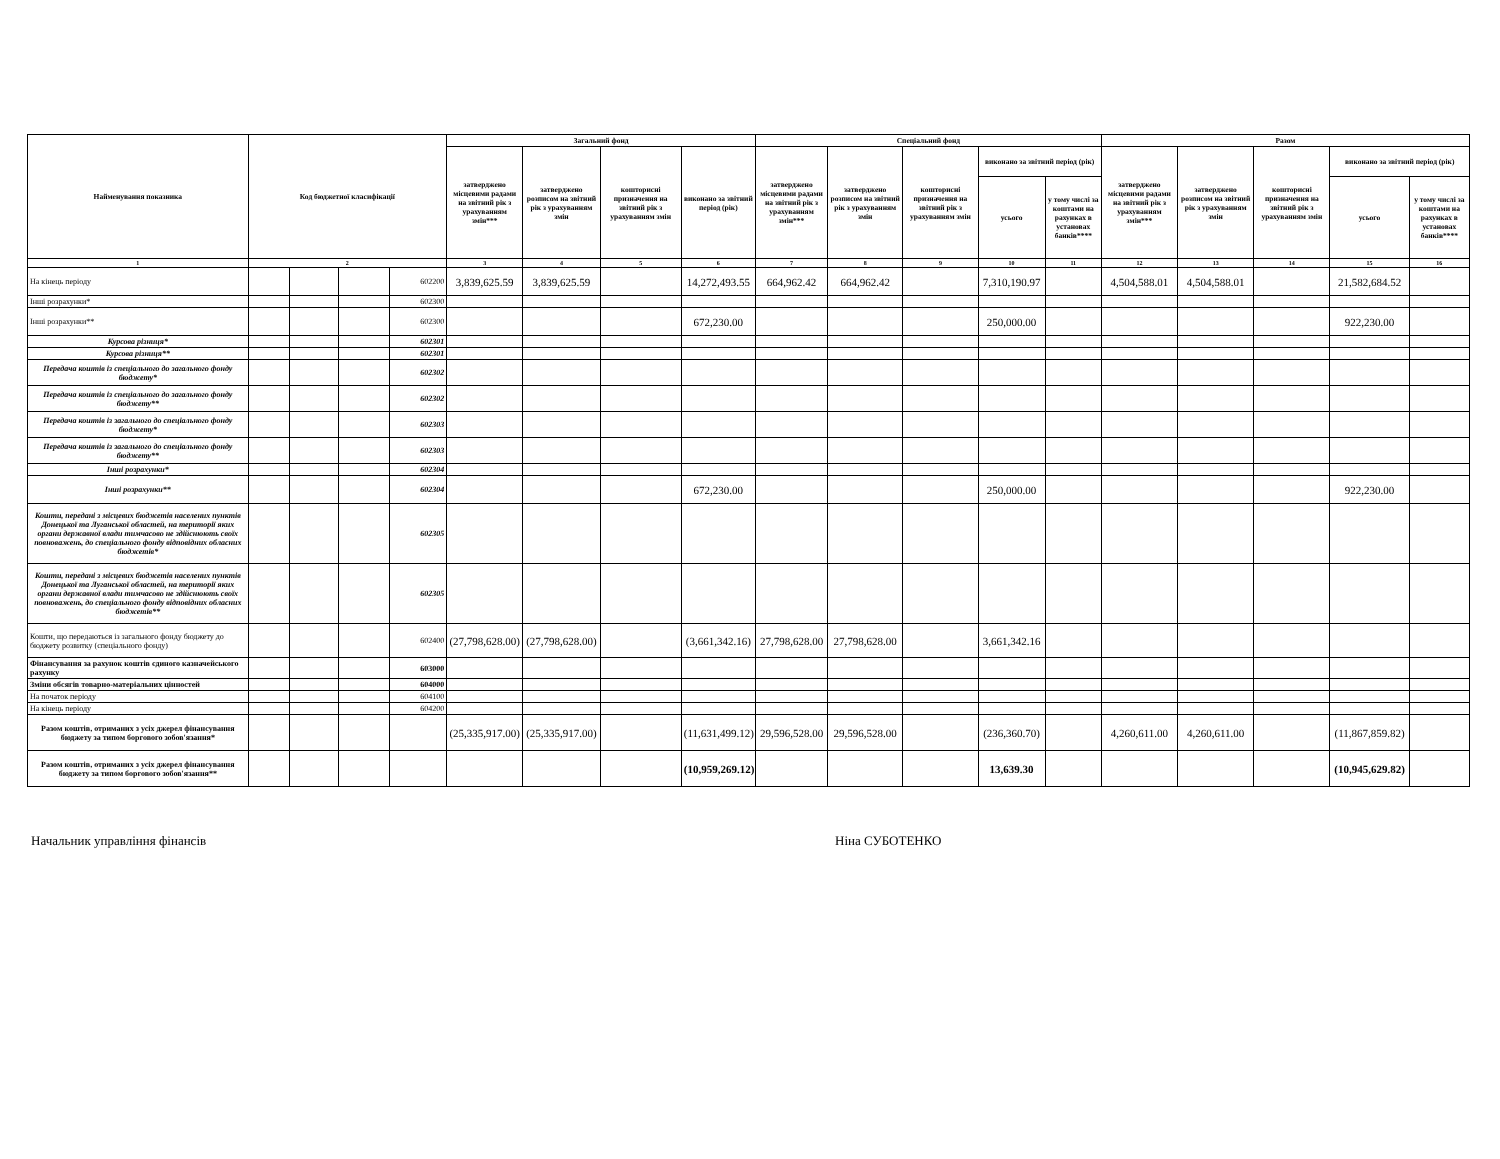| Найменування показника | Код бюджетної класифікації | | | | Загальний фонд | | | | Спеціальний фонд | | | | | Разом | | | | |
| --- | --- | --- | --- | --- | --- | --- | --- | --- | --- | --- | --- | --- | --- | --- | --- | --- | --- | --- |
| | | | | | затверджено місцевими радами на звітний рік з урахуванням змін*** | затверджено розписом на звітний рік з урахуванням змін | кошторисні призначення на звітний рік з урахуванням змін | виконано за звітний період (рік) | затверджено місцевими радами на звітний рік з урахуванням змін*** | затверджено розписом на звітний рік з урахуванням змін | кошторисні призначення на звітний рік з урахуванням змін | виконано за звітний період (рік) | | затверджено місцевими радами на звітний рік з урахуванням змін*** | затверджено розписом на звітний рік з урахуванням змін | кошторисні призначення на звітний рік з урахуванням змін | виконано за звітний період (рік) | |
| | | | | | | | | | | | | усього | у тому числі за коштами на рахунках в установах банків**** | | | | усього | у тому числі за коштами на рахунках в установах банків**** |
| 1 | 2 | | | | 3 | 4 | 5 | 6 | 7 | 8 | 9 | 10 | 11 | 12 | 13 | 14 | 15 | 16 |
| На кінець періоду | | | | 602200 | 3,839,625.59 | 3,839,625.59 | | 14,272,493.55 | 664,962.42 | 664,962.42 | | 7,310,190.97 | | 4,504,588.01 | 4,504,588.01 | | 21,582,684.52 | |
| Інші розрахунки* | | | | 602300 | | | | | | | | | | | | | | |
| Інші розрахунки** | | | | 602300 | | | | 672,230.00 | | | | 250,000.00 | | | | | 922,230.00 | |
| Курсова різниця* | | | | 602301 | | | | | | | | | | | | | | |
| Курсова різниця** | | | | 602301 | | | | | | | | | | | | | | |
| Передача коштів із спеціального до загального фонду бюджету* | | | | 602302 | | | | | | | | | | | | | | |
| Передача коштів із спеціального до загального фонду бюджету** | | | | 602302 | | | | | | | | | | | | | | |
| Передача коштів із загального до спеціального фонду бюджету* | | | | 602303 | | | | | | | | | | | | | | |
| Передача коштів із загального до спеціального фонду бюджету** | | | | 602303 | | | | | | | | | | | | | | |
| Інші розрахунки* | | | | 602304 | | | | | | | | | | | | | | |
| Інші розрахунки** | | | | 602304 | | | | 672,230.00 | | | | 250,000.00 | | | | | 922,230.00 | |
| Кошти, передані з місцевих бюджетів населених пунктів Донецької та Луганської областей, на території яких органи державної влади тимчасово не здійснюють своїх повноважень, до спеціального фонду відповідних обласних бюджетів* | | | | 602305 | | | | | | | | | | | | | | |
| Кошти, передані з місцевих бюджетів населених пунктів Донецької та Луганської областей, на території яких органи державної влади тимчасово не здійснюють своїх повноважень, до спеціального фонду відповідних обласних бюджетів** | | | | 602305 | | | | | | | | | | | | | | |
| Кошти, що передаються із загального фонду бюджету до бюджету розвитку (спеціального фонду) | | | | 602400 | (27,798,628.00) | (27,798,628.00) | | (3,661,342.16) | 27,798,628.00 | 27,798,628.00 | | 3,661,342.16 | | | | | | |
| Фінансування за рахунок коштів єдиного казначейського рахунку | | | | 603000 | | | | | | | | | | | | | | |
| Зміни обсягів товарно-матеріальних цінностей | | | | 604000 | | | | | | | | | | | | | | |
| На початок періоду | | | | 604100 | | | | | | | | | | | | | | |
| На кінець періоду | | | | 604200 | | | | | | | | | | | | | | |
| Разом коштів, отриманих з усіх джерел фінансування бюджету за типом боргового зобов'язання* | | | | | (25,335,917.00) | (25,335,917.00) | | (11,631,499.12) | 29,596,528.00 | 29,596,528.00 | | (236,360.70) | | 4,260,611.00 | 4,260,611.00 | | (11,867,859.82) | |
| Разом коштів, отриманих з усіх джерел фінансування бюджету за типом боргового зобов'язання** | | | | | | | | (10,959,269.12) | | | | 13,639.30 | | | | | (10,945,629.82) | |
Начальник управління фінансів Ніна СУБОТЕНКО